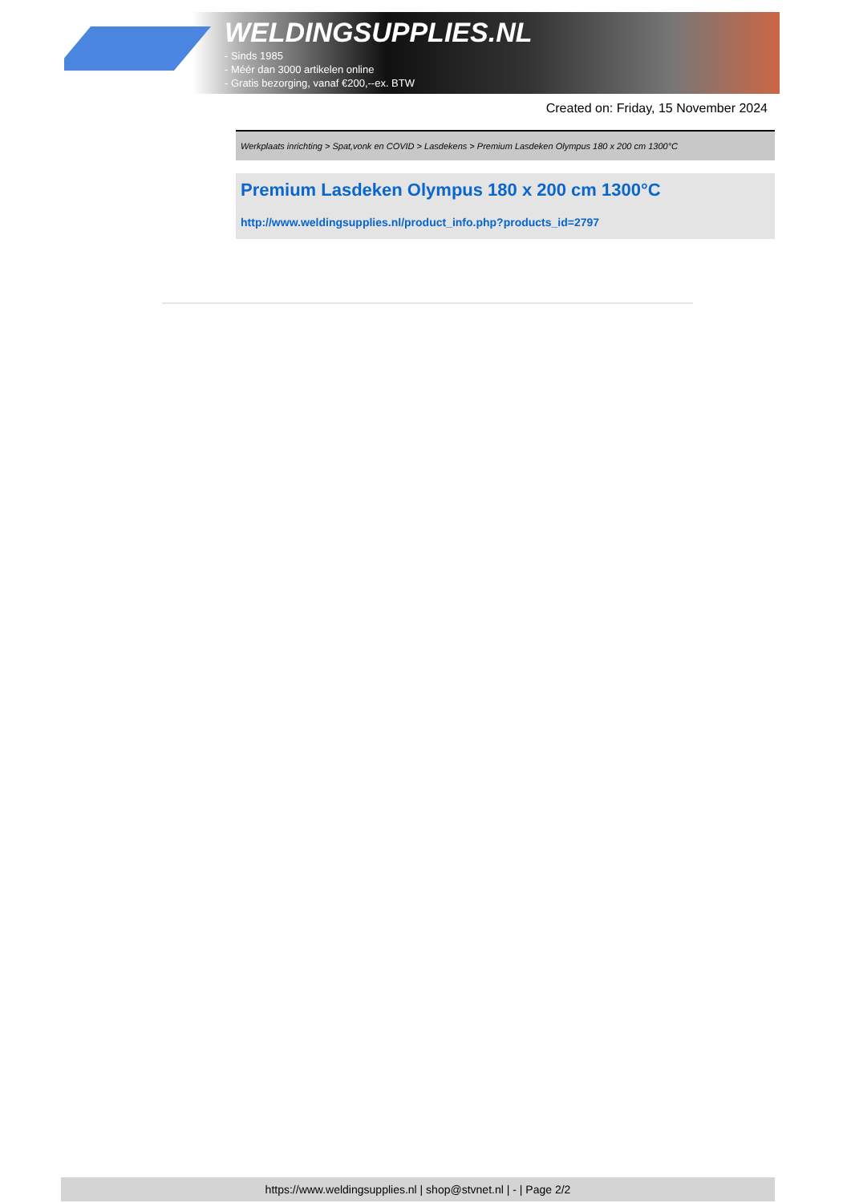WELDINGSUPPLIES.NL
- Sinds 1985
- Méér dan 3000 artikelen online
- Gratis bezorging, vanaf €200,--ex. BTW
Created on: Friday, 15 November 2024
Werkplaats inrichting > Spat,vonk en COVID > Lasdekens > Premium Lasdeken Olympus 180 x 200 cm 1300°C
Premium Lasdeken Olympus 180 x 200 cm 1300°C
http://www.weldingsupplies.nl/product_info.php?products_id=2797
https://www.weldingsupplies.nl | shop@stvnet.nl | - | Page 2/2